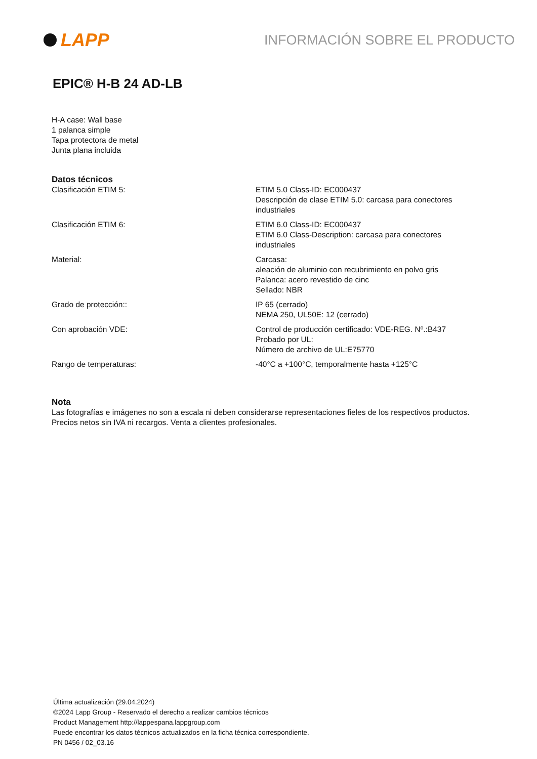LAPP
INFORMACIÓN SOBRE EL PRODUCTO
EPIC® H-B 24 AD-LB
H-A case: Wall base
1 palanca simple
Tapa protectora de metal
Junta plana incluida
Datos técnicos
| Clasificación ETIM 5: | ETIM 5.0 Class-ID: EC000437 Descripción de clase ETIM 5.0: carcasa para conectores industriales |
| Clasificación ETIM 6: | ETIM 6.0 Class-ID: EC000437 ETIM 6.0 Class-Description: carcasa para conectores industriales |
| Material: | Carcasa: aleación de aluminio con recubrimiento en polvo gris Palanca: acero revestido de cinc Sellado: NBR |
| Grado de protección:: | IP 65 (cerrado) NEMA 250, UL50E: 12 (cerrado) |
| Con aprobación VDE: | Control de producción certificado: VDE-REG. Nº.:B437 Probado por UL: Número de archivo de UL:E75770 |
| Rango de temperaturas: | -40°C a +100°C, temporalmente hasta +125°C |
Nota
Las fotografías e imágenes no son a escala ni deben considerarse representaciones fieles de los respectivos productos.
Precios netos sin IVA ni recargos. Venta a clientes profesionales.
Última actualización (29.04.2024)
©2024 Lapp Group - Reservado el derecho a realizar cambios técnicos
Product Management http://lappespana.lappgroup.com
Puede encontrar los datos técnicos actualizados en la ficha técnica correspondiente.
PN 0456 / 02_03.16